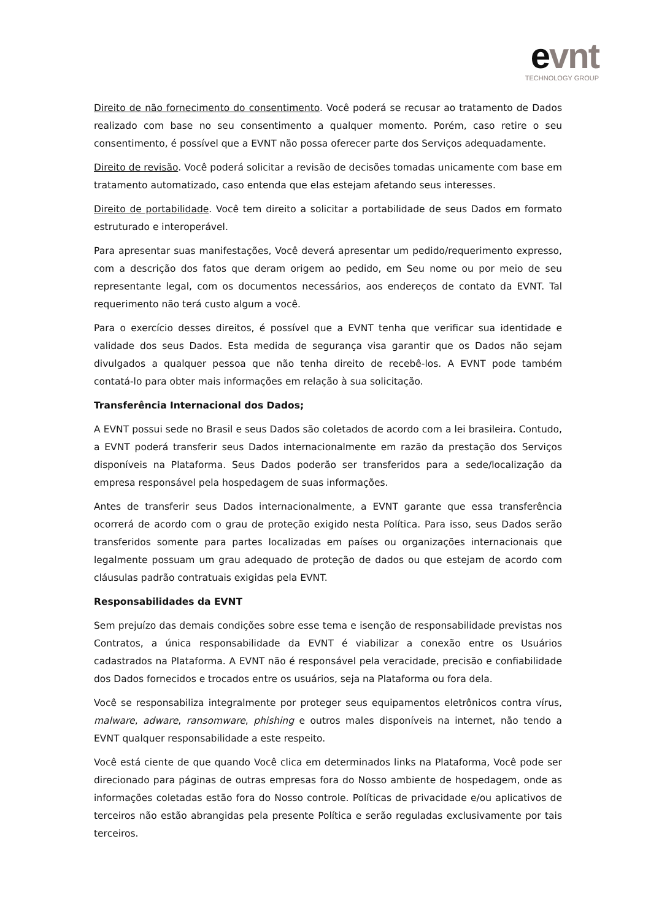evnt
TECHNOLOGY GROUP
Direito de não fornecimento do consentimento. Você poderá se recusar ao tratamento de Dados realizado com base no seu consentimento a qualquer momento. Porém, caso retire o seu consentimento, é possível que a EVNT não possa oferecer parte dos Serviços adequadamente.
Direito de revisão. Você poderá solicitar a revisão de decisões tomadas unicamente com base em tratamento automatizado, caso entenda que elas estejam afetando seus interesses.
Direito de portabilidade. Você tem direito a solicitar a portabilidade de seus Dados em formato estruturado e interoperável.
Para apresentar suas manifestações, Você deverá apresentar um pedido/requerimento expresso, com a descrição dos fatos que deram origem ao pedido, em Seu nome ou por meio de seu representante legal, com os documentos necessários, aos endereços de contato da EVNT. Tal requerimento não terá custo algum a você.
Para o exercício desses direitos, é possível que a EVNT tenha que verificar sua identidade e validade dos seus Dados. Esta medida de segurança visa garantir que os Dados não sejam divulgados a qualquer pessoa que não tenha direito de recebê-los. A EVNT pode também contatá-lo para obter mais informações em relação à sua solicitação.
Transferência Internacional dos Dados;
A EVNT possui sede no Brasil e seus Dados são coletados de acordo com a lei brasileira. Contudo, a EVNT poderá transferir seus Dados internacionalmente em razão da prestação dos Serviços disponíveis na Plataforma. Seus Dados poderão ser transferidos para a sede/localização da empresa responsável pela hospedagem de suas informações.
Antes de transferir seus Dados internacionalmente, a EVNT garante que essa transferência ocorrerá de acordo com o grau de proteção exigido nesta Política. Para isso, seus Dados serão transferidos somente para partes localizadas em países ou organizações internacionais que legalmente possuam um grau adequado de proteção de dados ou que estejam de acordo com cláusulas padrão contratuais exigidas pela EVNT.
Responsabilidades da EVNT
Sem prejuízo das demais condições sobre esse tema e isenção de responsabilidade previstas nos Contratos, a única responsabilidade da EVNT é viabilizar a conexão entre os Usuários cadastrados na Plataforma. A EVNT não é responsável pela veracidade, precisão e confiabilidade dos Dados fornecidos e trocados entre os usuários, seja na Plataforma ou fora dela.
Você se responsabiliza integralmente por proteger seus equipamentos eletrônicos contra vírus, malware, adware, ransomware, phishing e outros males disponíveis na internet, não tendo a EVNT qualquer responsabilidade a este respeito.
Você está ciente de que quando Você clica em determinados links na Plataforma, Você pode ser direcionado para páginas de outras empresas fora do Nosso ambiente de hospedagem, onde as informações coletadas estão fora do Nosso controle. Políticas de privacidade e/ou aplicativos de terceiros não estão abrangidas pela presente Política e serão reguladas exclusivamente por tais terceiros.